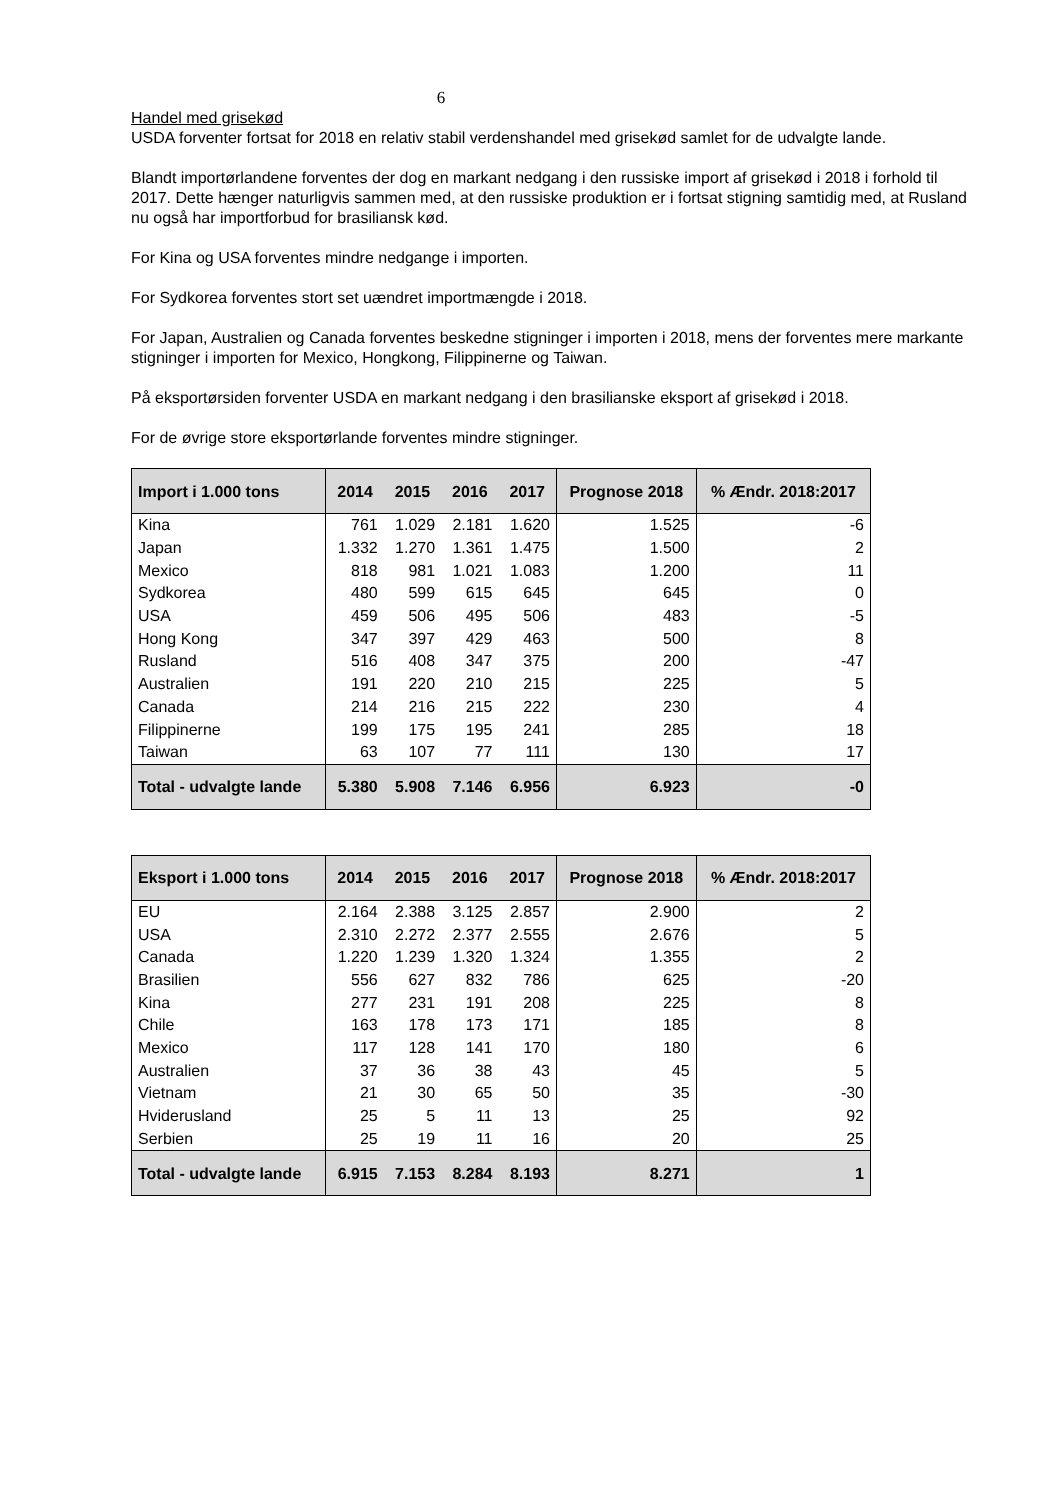6
Handel med grisekød
USDA forventer fortsat for 2018 en relativ stabil verdenshandel med grisekød samlet for de udvalgte lande.
Blandt importørlandene forventes der dog en markant nedgang i den russiske import af grisekød i 2018 i forhold til 2017. Dette hænger naturligvis sammen med, at den russiske produktion er i fortsat stigning samtidig med, at Rusland nu også har importforbud for brasiliansk kød.
For Kina og USA forventes mindre nedgange i importen.
For Sydkorea forventes stort set uændret importmængde i 2018.
For Japan, Australien og Canada forventes beskedne stigninger i importen i 2018, mens der forventes mere markante stigninger i importen for Mexico, Hongkong, Filippinerne og Taiwan.
På eksportørsiden forventer USDA en markant nedgang i den brasilianske eksport af grisekød i 2018.
For de øvrige store eksportørlande forventes mindre stigninger.
| Import i 1.000 tons | 2014 | 2015 | 2016 | 2017 | Prognose 2018 | % Ændr. 2018:2017 |
| --- | --- | --- | --- | --- | --- | --- |
| Kina | 761 | 1.029 | 2.181 | 1.620 | 1.525 | -6 |
| Japan | 1.332 | 1.270 | 1.361 | 1.475 | 1.500 | 2 |
| Mexico | 818 | 981 | 1.021 | 1.083 | 1.200 | 11 |
| Sydkorea | 480 | 599 | 615 | 645 | 645 | 0 |
| USA | 459 | 506 | 495 | 506 | 483 | -5 |
| Hong Kong | 347 | 397 | 429 | 463 | 500 | 8 |
| Rusland | 516 | 408 | 347 | 375 | 200 | -47 |
| Australien | 191 | 220 | 210 | 215 | 225 | 5 |
| Canada | 214 | 216 | 215 | 222 | 230 | 4 |
| Filippinerne | 199 | 175 | 195 | 241 | 285 | 18 |
| Taiwan | 63 | 107 | 77 | 111 | 130 | 17 |
| Total - udvalgte lande | 5.380 | 5.908 | 7.146 | 6.956 | 6.923 | -0 |
| Eksport i 1.000 tons | 2014 | 2015 | 2016 | 2017 | Prognose 2018 | % Ændr. 2018:2017 |
| --- | --- | --- | --- | --- | --- | --- |
| EU | 2.164 | 2.388 | 3.125 | 2.857 | 2.900 | 2 |
| USA | 2.310 | 2.272 | 2.377 | 2.555 | 2.676 | 5 |
| Canada | 1.220 | 1.239 | 1.320 | 1.324 | 1.355 | 2 |
| Brasilien | 556 | 627 | 832 | 786 | 625 | -20 |
| Kina | 277 | 231 | 191 | 208 | 225 | 8 |
| Chile | 163 | 178 | 173 | 171 | 185 | 8 |
| Mexico | 117 | 128 | 141 | 170 | 180 | 6 |
| Australien | 37 | 36 | 38 | 43 | 45 | 5 |
| Vietnam | 21 | 30 | 65 | 50 | 35 | -30 |
| Hviderusland | 25 | 5 | 11 | 13 | 25 | 92 |
| Serbien | 25 | 19 | 11 | 16 | 20 | 25 |
| Total - udvalgte lande | 6.915 | 7.153 | 8.284 | 8.193 | 8.271 | 1 |